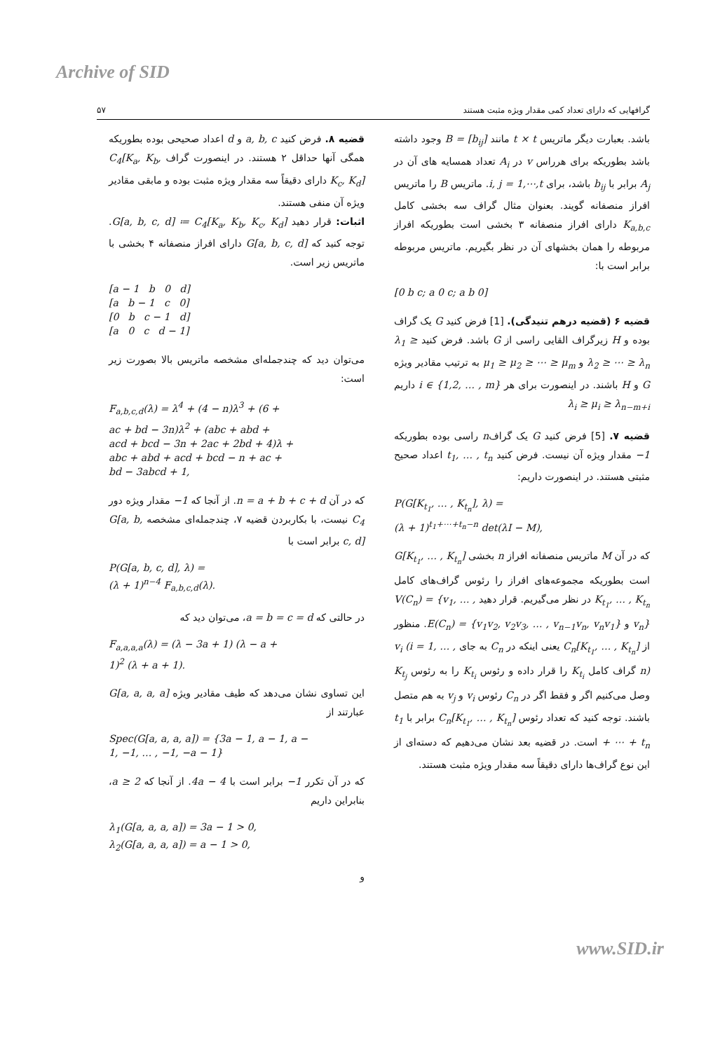Archive of SID
گرافهایی که دارای تعداد کمی مقدار ویژه مثبت هستند ۵۷
باشد. بعبارت دیگر ماتریس t × t مانند B = [b<sub>ij</sub>] وجود داشته باشد بطوریکه برای هرراس v در A<sub>i</sub> تعداد همسایه های آن در A<sub>j</sub> برابر با b<sub>ij</sub> باشد، برای i, j = 1,⋯,t. ماتریس B را ماتریس افراز منصفانه گویند. بعنوان مثال گراف سه بخشی کامل K<sub>a,b,c</sub> دارای افراز منصفانه ۳ بخشی است بطوریکه افراز مربوطه را همان بخشهای آن در نظر بگیریم. ماتریس مربوطه برابر است با:
[0 b c; a 0 c; a b 0]
قضیه ۶ (قضیه درهم تنیدگی). [1] فرض کنید G یک گراف بوده و H زیرگراف القایی راسی از G باشد. فرض کنید λ<sub>1</sub> ≥ λ<sub>2</sub> ≥ ⋯ ≥ λ<sub>n</sub> و μ<sub>1</sub> ≥ μ<sub>2</sub> ≥ ⋯ ≥ μ<sub>m</sub> به ترتیب مقادیر ویژه G و H باشند. در اینصورت برای هر i ∈ {1,2, … , m} داریم λ<sub>i</sub> ≥ μ<sub>i</sub> ≥ λ<sub>n−m+i</sub>
قضیه ۷. [5] فرض کنید G یک گرافn راسی بوده بطوریکه −1 مقدار ویژه آن نیست. فرض کنید t<sub>1</sub>, … , t<sub>n</sub> اعداد صحیح مثبتی هستند. در اینصورت داریم:
P(G[K<sub>t<sub>1</sub></sub>, … , K<sub>t<sub>n</sub></sub>], λ) =
(λ + 1)<sup>t<sub>1</sub>+⋯+t<sub>n</sub>−n</sup> det(λI − M),
که در آن M ماتریس منصفانه افراز n بخشی G[K<sub>t<sub>1</sub></sub>, … , K<sub>t<sub>n</sub></sub>] است بطوریکه مجموعه‌های افراز را رئوس گراف‌های کامل K<sub>t<sub>1</sub></sub>, … , K<sub>t<sub>n</sub></sub> در نظر می‌گیریم. قرار دهید V(C<sub>n</sub>) = {v<sub>1</sub>, … , v<sub>n</sub>} و E(C<sub>n</sub>) = {v<sub>1</sub>v<sub>2</sub>, v<sub>2</sub>v<sub>3</sub>, … , v<sub>n−1</sub>v<sub>n</sub>, v<sub>n</sub>v<sub>1</sub>}. منظور از C<sub>n</sub>[K<sub>t<sub>1</sub></sub>, … , K<sub>t<sub>n</sub></sub>] یعنی اینکه در C<sub>n</sub> به جای v<sub>i</sub> (i = 1, … , n) گراف کامل K<sub>t<sub>i</sub></sub> را قرار داده و رئوس K<sub>t<sub>i</sub></sub> را به رئوس K<sub>t<sub>j</sub></sub> وصل می‌کنیم اگر و فقط اگر در C<sub>n</sub> رئوس v<sub>i</sub> و v<sub>j</sub> به هم متصل باشند. توجه کنید که تعداد رئوس C<sub>n</sub>[K<sub>t<sub>1</sub></sub>, … , K<sub>t<sub>n</sub></sub>] برابر با t<sub>1</sub> + ⋯ + t<sub>n</sub> است. در قضیه بعد نشان می‌دهیم که دسته‌ای از این نوع گراف‌ها دارای دقیقاً سه مقدار ویژه مثبت هستند.
قضیه ۸. فرض کنید a, b, c و d اعداد صحیحی بوده بطوریکه همگی آنها حداقل ۲ هستند. در اینصورت گراف C<sub>4</sub>[K<sub>a</sub>, K<sub>b</sub>, K<sub>c</sub>, K<sub>d</sub>] دارای دقیقاً سه مقدار ویژه مثبت بوده و مابقی مقادیر ویژه آن منفی هستند.
اثبات: قرار دهید G[a, b, c, d] ≔ C<sub>4</sub>[K<sub>a</sub>, K<sub>b</sub>, K<sub>c</sub>, K<sub>d</sub>]. توجه کنید که G[a, b, c, d] دارای افراز منصفانه ۴ بخشی با ماتریس زیر است.
[a − 1 b 0 d]
[a b − 1 c 0]
[0 b c − 1 d]
[a 0 c d − 1]
می‌توان دید که چندجمله‌ای مشخصه ماتریس بالا بصورت زیر است:
F<sub>a,b,c,d</sub>(λ) = λ<sup>4</sup> + (4 − n)λ<sup>3</sup> + (6 +
ac + bd − 3n)λ<sup>2</sup> + (abc + abd +
acd + bcd − 3n + 2ac + 2bd + 4)λ +
abc + abd + acd + bcd − n + ac +
bd − 3abcd + 1,
که در آن n = a + b + c + d. از آنجا که −1 مقدار ویژه دور C<sub>4</sub> نیست، با بکاربردن قضیه ۷، چندجمله‌ای مشخصه G[a, b, c, d] برابر است با
P(G[a, b, c, d], λ) =
(λ + 1)<sup>n−4</sup> F<sub>a,b,c,d</sub>(λ).
در حالتی که a = b = c = d، می‌توان دید که
F<sub>a,a,a,a</sub>(λ) = (λ − 3a + 1) (λ − a +
1)<sup>2</sup> (λ + a + 1).
این تساوی نشان می‌دهد که طیف مقادیر ویژه G[a, a, a, a] عبارتند از
Spec(G[a, a, a, a]) = {3a − 1, a − 1, a −
1, −1, … , −1, −a − 1}
که در آن تکرر −1 برابر است با 4a − 4. از آنجا که a ≥ 2، بنابراین داریم
λ<sub>1</sub>(G[a, a, a, a]) = 3a − 1 > 0,
λ<sub>2</sub>(G[a, a, a, a]) = a − 1 > 0,
و
www.SID.ir